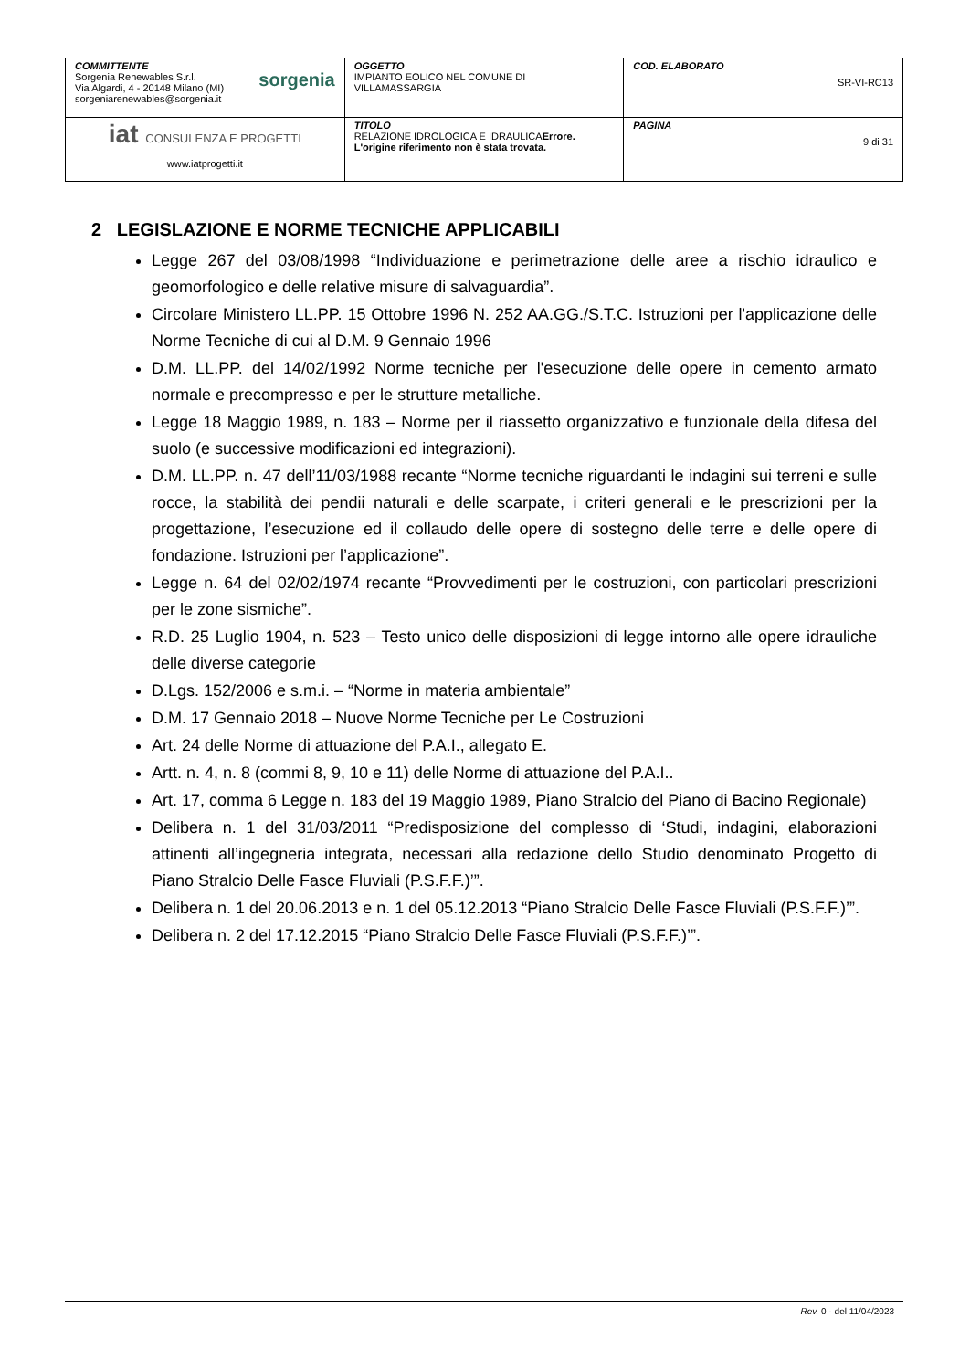| COMMITTENTE Sorgenia Renewables S.r.l. Via Algardi, 4 - 20148 Milano (MI) sorgenia sorgeniarenewables@sorgenia.it | OGGETTO IMPIANTO EOLICO NEL COMUNE DI VILLAMASSARGIA | COD. ELABORATO SR-VI-RC13 |
| iat CONSULENZA E PROGETTI www.iatprogetti.it | TITOLO RELAZIONE IDROLOGICA E IDRAULICA Errore. L'origine riferimento non è stata trovata. | PAGINA 9 di 31 |
2 LEGISLAZIONE E NORME TECNICHE APPLICABILI
Legge 267 del 03/08/1998 “Individuazione e perimetrazione delle aree a rischio idraulico e geomorfologico e delle relative misure di salvaguardia”.
Circolare Ministero LL.PP. 15 Ottobre 1996 N. 252 AA.GG./S.T.C. Istruzioni per l'applicazione delle Norme Tecniche di cui al D.M. 9 Gennaio 1996
D.M. LL.PP. del 14/02/1992 Norme tecniche per l'esecuzione delle opere in cemento armato normale e precompresso e per le strutture metalliche.
Legge 18 Maggio 1989, n. 183 – Norme per il riassetto organizzativo e funzionale della difesa del suolo (e successive modificazioni ed integrazioni).
D.M. LL.PP. n. 47 dell’11/03/1988 recante “Norme tecniche riguardanti le indagini sui terreni e sulle rocce, la stabilità dei pendii naturali e delle scarpate, i criteri generali e le prescrizioni per la progettazione, l’esecuzione ed il collaudo delle opere di sostegno delle terre e delle opere di fondazione. Istruzioni per l’applicazione”.
Legge n. 64 del 02/02/1974 recante “Provvedimenti per le costruzioni, con particolari prescrizioni per le zone sismiche”.
R.D. 25 Luglio 1904, n. 523 – Testo unico delle disposizioni di legge intorno alle opere idrauliche delle diverse categorie
D.Lgs. 152/2006 e s.m.i. – “Norme in materia ambientale”
D.M. 17 Gennaio 2018 – Nuove Norme Tecniche per Le Costruzioni
Art. 24 delle Norme di attuazione del P.A.I., allegato E.
Artt. n. 4, n. 8 (commi 8, 9, 10 e 11) delle Norme di attuazione del P.A.I..
Art. 17, comma 6 Legge n. 183 del 19 Maggio 1989, Piano Stralcio del Piano di Bacino Regionale)
Delibera n. 1 del 31/03/2011 “Predisposizione del complesso di ‘Studi, indagini, elaborazioni attinenti all’ingegneria integrata, necessari alla redazione dello Studio denominato Progetto di Piano Stralcio Delle Fasce Fluviali (P.S.F.F.)’”.
Delibera n. 1 del 20.06.2013 e n. 1 del 05.12.2013 “Piano Stralcio Delle Fasce Fluviali (P.S.F.F.)’”.
Delibera n. 2 del 17.12.2015 “Piano Stralcio Delle Fasce Fluviali (P.S.F.F.)’”.
Rev. 0 - del 11/04/2023